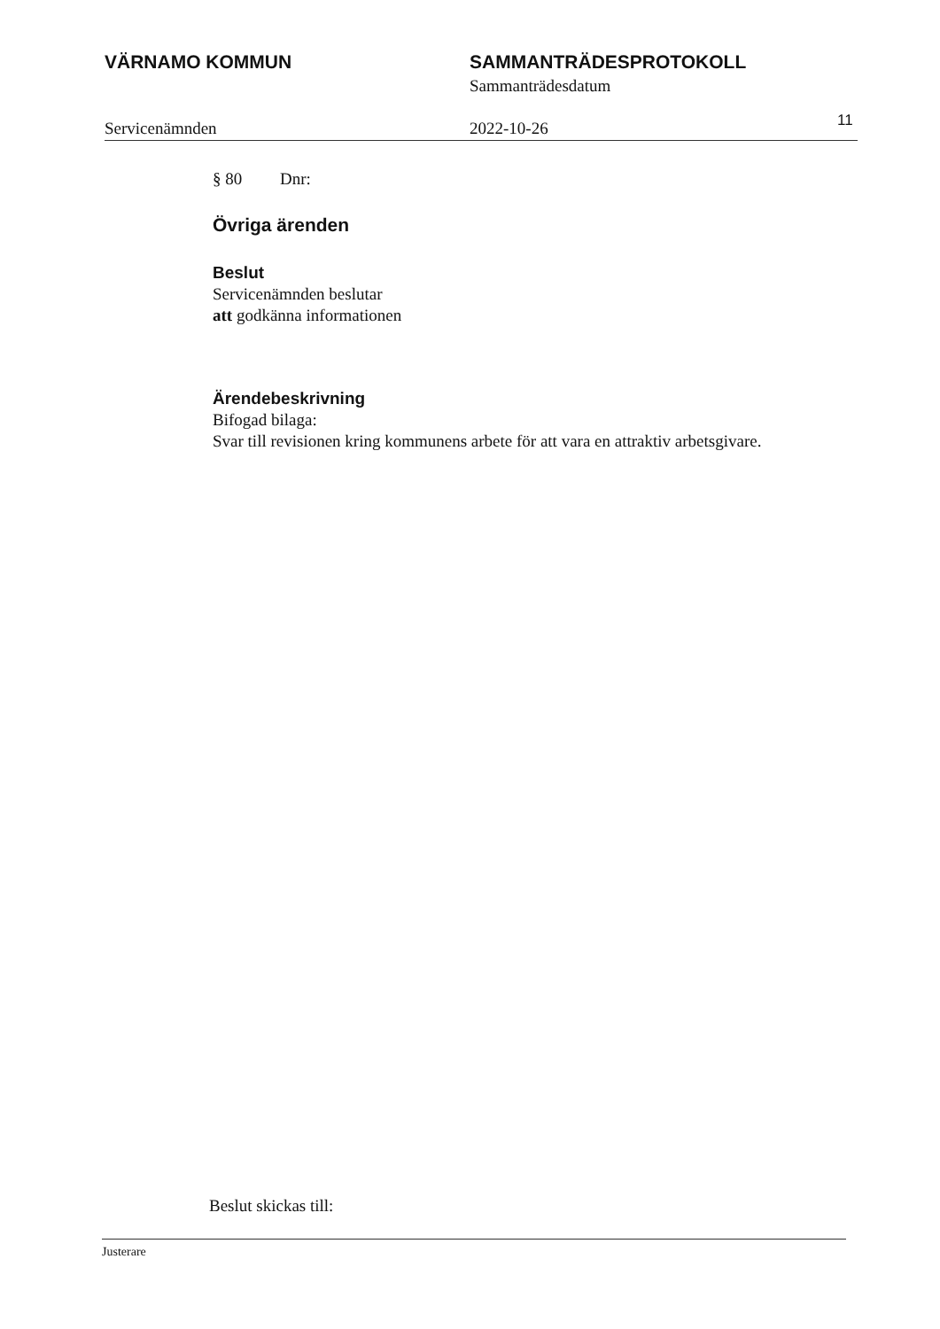VÄRNAMO KOMMUN SAMMANTRÄDESPROTOKOLL
Sammanträdesdatum
Servicenämnden 2022-10-26
11
§ 80 Dnr:
Övriga ärenden
Beslut
Servicenämnden beslutar
att godkänna informationen
Ärendebeskrivning
Bifogad bilaga:
Svar till revisionen kring kommunens arbete för att vara en attraktiv arbetsgivare.
Beslut skickas till:
Justerare